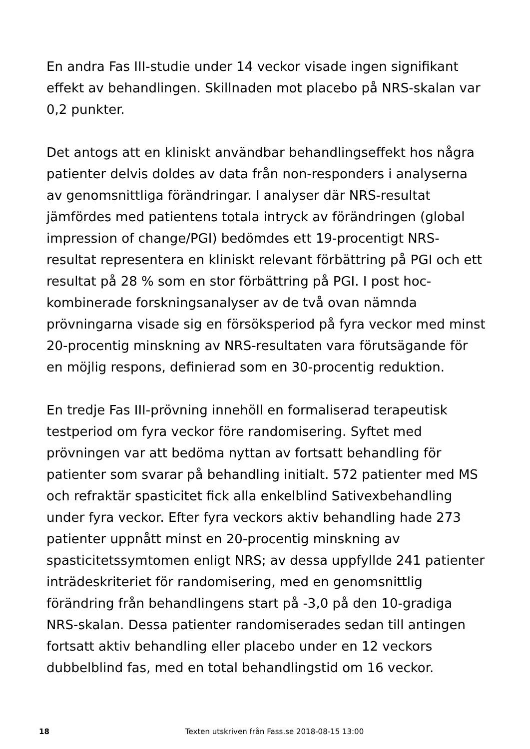En andra Fas III-studie under 14 veckor visade ingen signifikant effekt av behandlingen. Skillnaden mot placebo på NRS-skalan var 0,2 punkter.
Det antogs att en kliniskt användbar behandlingseffekt hos några patienter delvis doldes av data från non-responders i analyserna av genomsnittliga förändringar. I analyser där NRS-resultat jämfördes med patientens totala intryck av förändringen (global impression of change/PGI) bedömdes ett 19-procentigt NRS-resultat representera en kliniskt relevant förbättring på PGI och ett resultat på 28 % som en stor förbättring på PGI. I post hoc-kombinerade forskningsanalyser av de två ovan nämnda prövningarna visade sig en försöksperiod på fyra veckor med minst 20-procentig minskning av NRS-resultaten vara förutsägande för en möjlig respons, definierad som en 30-procentig reduktion.
En tredje Fas III-prövning innehöll en formaliserad terapeutisk testperiod om fyra veckor före randomisering. Syftet med prövningen var att bedöma nyttan av fortsatt behandling för patienter som svarar på behandling initialt. 572 patienter med MS och refraktär spasticitet fick alla enkelblind Sativexbehandling under fyra veckor. Efter fyra veckors aktiv behandling hade 273 patienter uppnått minst en 20-procentig minskning av spasticitetssymtomen enligt NRS; av dessa uppfyllde 241 patienter inträdeskriteriet för randomisering, med en genomsnittlig förändring från behandlingens start på -3,0 på den 10-gradiga NRS-skalan. Dessa patienter randomiserades sedan till antingen fortsatt aktiv behandling eller placebo under en 12 veckors dubbelblind fas, med en total behandlingstid om 16 veckor.
18 Texten utskriven från Fass.se 2018-08-15 13:00